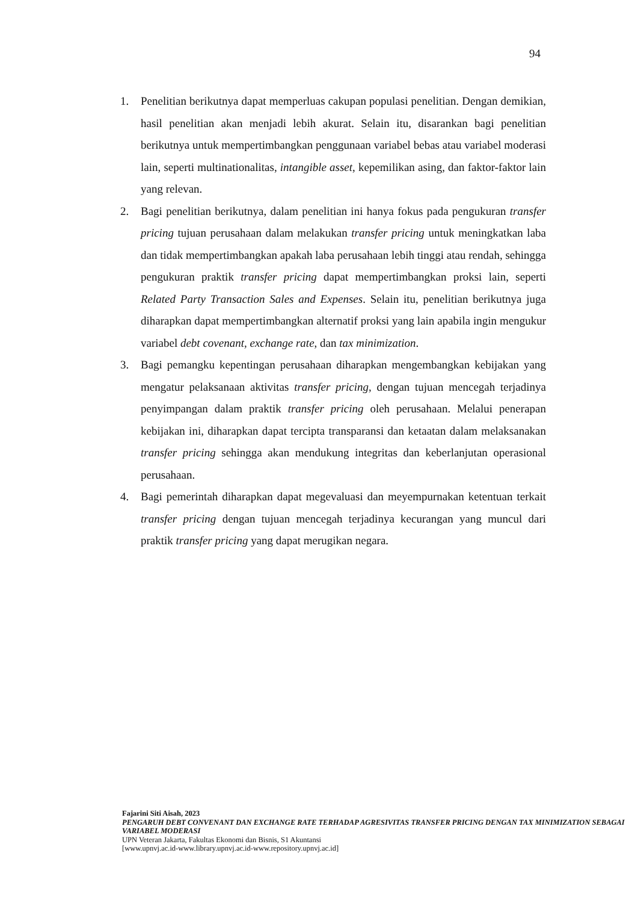94
1. Penelitian berikutnya dapat memperluas cakupan populasi penelitian. Dengan demikian, hasil penelitian akan menjadi lebih akurat. Selain itu, disarankan bagi penelitian berikutnya untuk mempertimbangkan penggunaan variabel bebas atau variabel moderasi lain, seperti multinationalitas, intangible asset, kepemilikan asing, dan faktor-faktor lain yang relevan.
2. Bagi penelitian berikutnya, dalam penelitian ini hanya fokus pada pengukuran transfer pricing tujuan perusahaan dalam melakukan transfer pricing untuk meningkatkan laba dan tidak mempertimbangkan apakah laba perusahaan lebih tinggi atau rendah, sehingga pengukuran praktik transfer pricing dapat mempertimbangkan proksi lain, seperti Related Party Transaction Sales and Expenses. Selain itu, penelitian berikutnya juga diharapkan dapat mempertimbangkan alternatif proksi yang lain apabila ingin mengukur variabel debt covenant, exchange rate, dan tax minimization.
3. Bagi pemangku kepentingan perusahaan diharapkan mengembangkan kebijakan yang mengatur pelaksanaan aktivitas transfer pricing, dengan tujuan mencegah terjadinya penyimpangan dalam praktik transfer pricing oleh perusahaan. Melalui penerapan kebijakan ini, diharapkan dapat tercipta transparansi dan ketaatan dalam melaksanakan transfer pricing sehingga akan mendukung integritas dan keberlanjutan operasional perusahaan.
4. Bagi pemerintah diharapkan dapat megevaluasi dan meyempurnakan ketentuan terkait transfer pricing dengan tujuan mencegah terjadinya kecurangan yang muncul dari praktik transfer pricing yang dapat merugikan negara.
Fajarini Siti Aisah, 2023
PENGARUH DEBT CONVENANT DAN EXCHANGE RATE TERHADAP AGRESIVITAS TRANSFER PRICING DENGAN TAX MINIMIZATION SEBAGAI VARIABEL MODERASI
UPN Veteran Jakarta, Fakultas Ekonomi dan Bisnis, S1 Akuntansi
[www.upnvj.ac.id-www.library.upnvj.ac.id-www.repository.upnvj.ac.id]